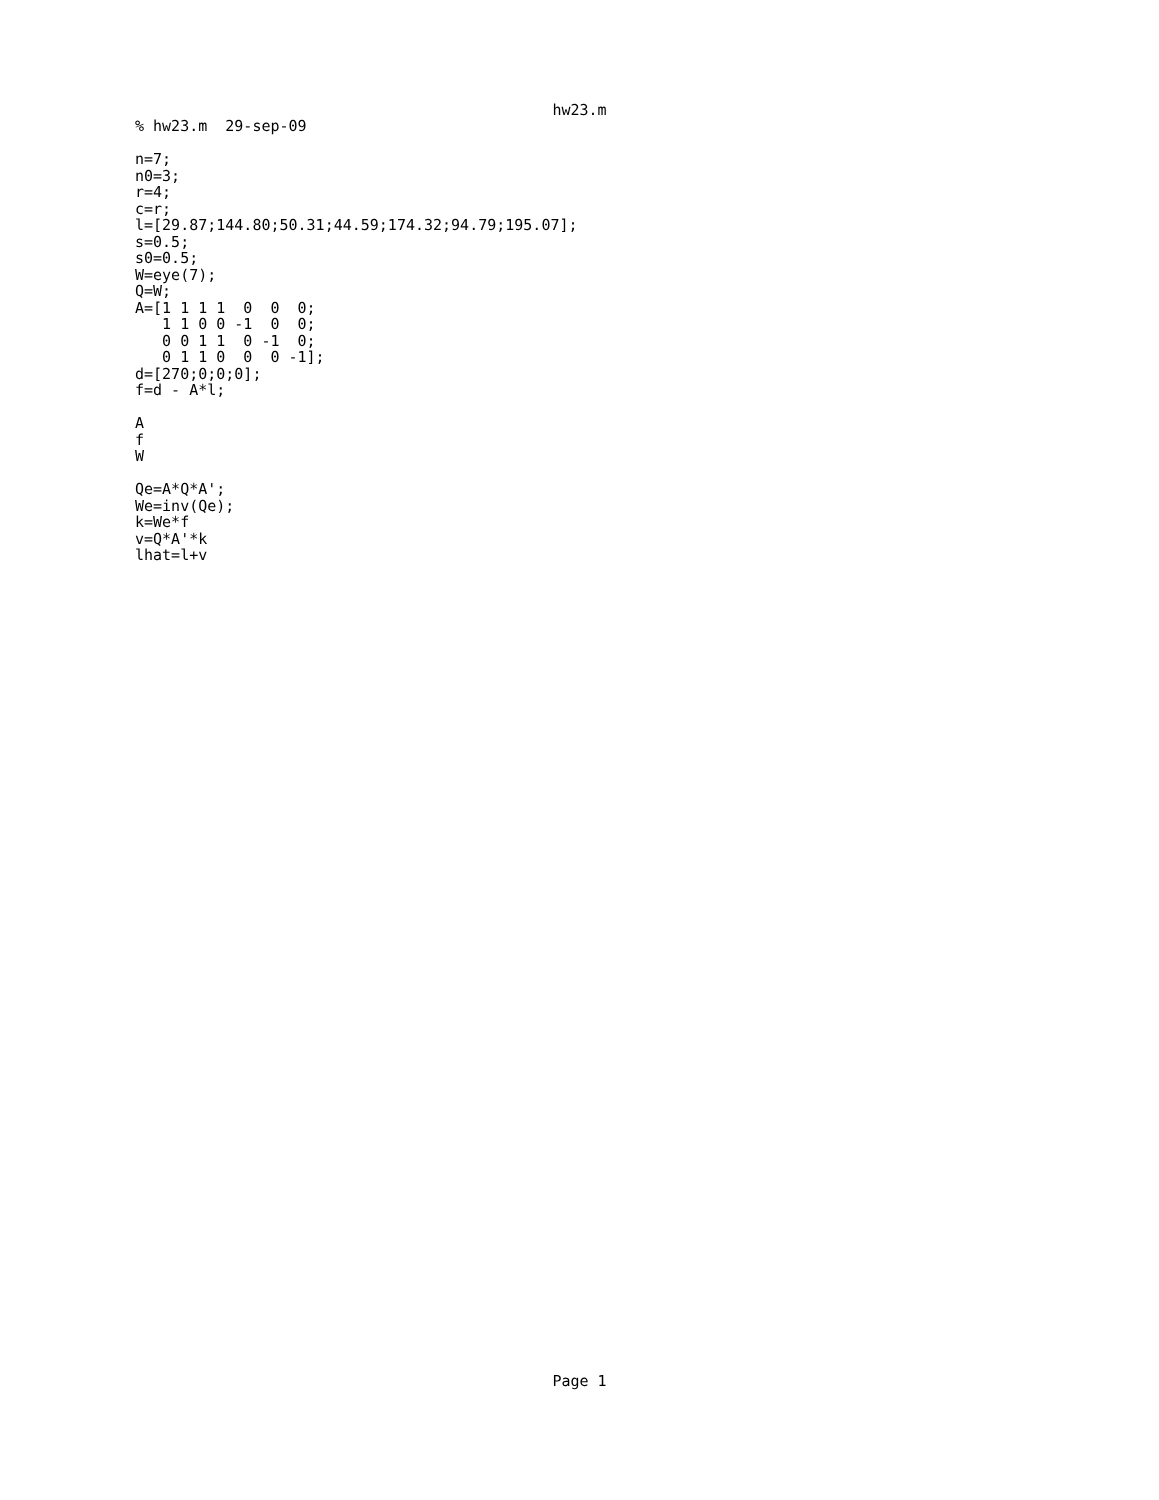hw23.m
% hw23.m  29-sep-09

n=7;
n0=3;
r=4;
c=r;
l=[29.87;144.80;50.31;44.59;174.32;94.79;195.07];
s=0.5;
s0=0.5;
W=eye(7);
Q=W;
A=[1 1 1 1  0  0  0;
   1 1 0 0 -1  0  0;
   0 0 1 1  0 -1  0;
   0 1 1 0  0  0 -1];
d=[270;0;0;0];
f=d - A*l;

A
f
W

Qe=A*Q*A';
We=inv(Qe);
k=We*f
v=Q*A'*k
lhat=l+v
Page 1